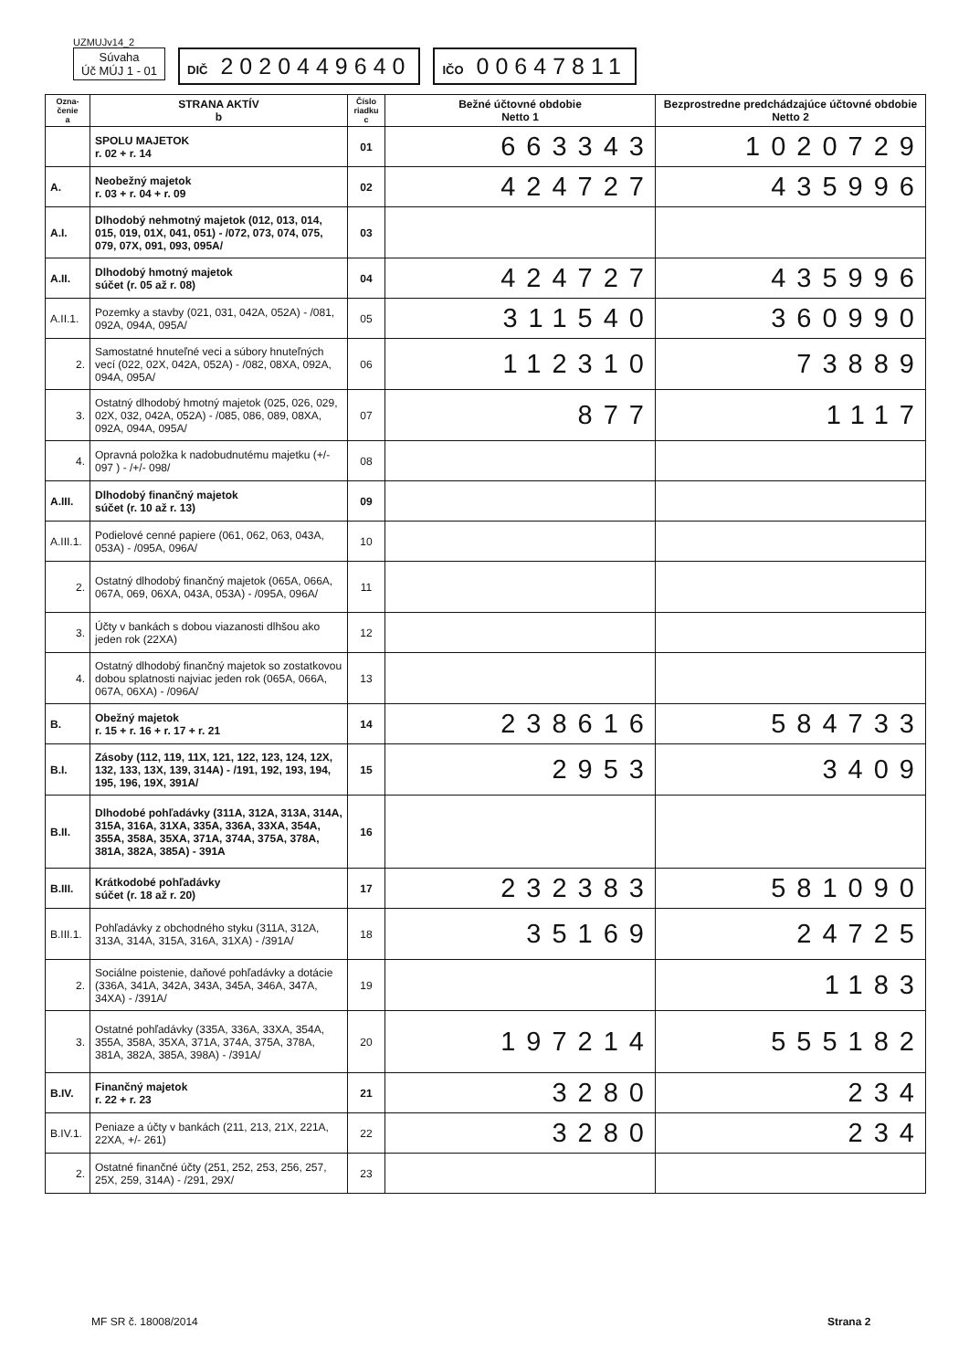UZMUJv14_2
Súvaha
Úč MÚJ 1 - 01
DIČ 2020449640
IČO 00647811
| Ozna- čenie a | STRANA AKTÍV b | Číslo riadku c | Bežné účtovné obdobie Netto 1 | Bezprostredne predchádzajúce účtovné obdobie Netto 2 |
| --- | --- | --- | --- | --- |
| | SPOLU MAJETOK r. 02 + r. 14 | 01 | 663343 | 1020729 |
| A. | Neobežný majetok r. 03 + r. 04 + r. 09 | 02 | 424727 | 435996 |
| A.I. | Dlhodobý nehmotný majetok (012, 013, 014, 015, 019, 01X, 041, 051) - /072, 073, 074, 075, 079, 07X, 091, 093, 095A/ | 03 | | |
| A.II. | Dlhodobý hmotný majetok súčet (r. 05 až r. 08) | 04 | 424727 | 435996 |
| A.II.1. | Pozemky a stavby (021, 031, 042A, 052A) - /081, 092A, 094A, 095A/ | 05 | 311540 | 360990 |
| 2. | Samostatné hnuteľné veci a súbory hnuteľných vecí (022, 02X, 042A, 052A) - /082, 08XA, 092A, 094A, 095A/ | 06 | 112310 | 73889 |
| 3. | Ostatný dlhodobý hmotný majetok (025, 026, 029, 02X, 032, 042A, 052A) - /085, 086, 089, 08XA, 092A, 094A, 095A/ | 07 | 877 | 1117 |
| 4. | Opravná položka k nadobudnutému majetku (+/- 097 ) - /+/- 098/ | 08 | | |
| A.III. | Dlhodobý finančný majetok súčet (r. 10 až r. 13) | 09 | | |
| A.III.1. | Podielové cenné papiere (061, 062, 063, 043A, 053A) - /095A, 096A/ | 10 | | |
| 2. | Ostatný dlhodobý finančný majetok (065A, 066A, 067A, 069, 06XA, 043A, 053A) - /095A, 096A/ | 11 | | |
| 3. | Účty v bankách s dobou viazanosti dlhšou ako jeden rok (22XA) | 12 | | |
| 4. | Ostatný dlhodobý finančný majetok so zostatkovou dobou splatnosti najviac jeden rok (065A, 066A, 067A, 06XA) - /096A/ | 13 | | |
| B. | Obežný majetok r. 15 + r. 16 + r. 17 + r. 21 | 14 | 238616 | 584733 |
| B.I. | Zásoby (112, 119, 11X, 121, 122, 123, 124, 12X, 132, 133, 13X, 139, 314A) - /191, 192, 193, 194, 195, 196, 19X, 391A/ | 15 | 2953 | 3409 |
| B.II. | Dlhodobé pohľadávky (311A, 312A, 313A, 314A, 315A, 316A, 31XA, 335A, 336A, 33XA, 354A, 355A, 358A, 35XA, 371A, 374A, 375A, 378A, 381A, 382A, 385A) - 391A | 16 | | |
| B.III. | Krátkodobé pohľadávky súčet (r. 18 až r. 20) | 17 | 232383 | 581090 |
| B.III.1. | Pohľadávky z obchodného styku (311A, 312A, 313A, 314A, 315A, 316A, 31XA) - /391A/ | 18 | 35169 | 24725 |
| 2. | Sociálne poistenie, daňové pohľadávky a dotácie (336A, 341A, 342A, 343A, 345A, 346A, 347A, 34XA) - /391A/ | 19 | | 1183 |
| 3. | Ostatné pohľadávky (335A, 336A, 33XA, 354A, 355A, 358A, 35XA, 371A, 374A, 375A, 378A, 381A, 382A, 385A, 398A) - /391A/ | 20 | 197214 | 555182 |
| B.IV. | Finančný majetok r. 22 + r. 23 | 21 | 3280 | 234 |
| B.IV.1. | Peniaze a účty v bankách (211, 213, 21X, 221A, 22XA, +/- 261) | 22 | 3280 | 234 |
| 2. | Ostatné finančné účty (251, 252, 253, 256, 257, 25X, 259, 314A) - /291, 29X/ | 23 | | |
MF SR č. 18008/2014 Strana 2